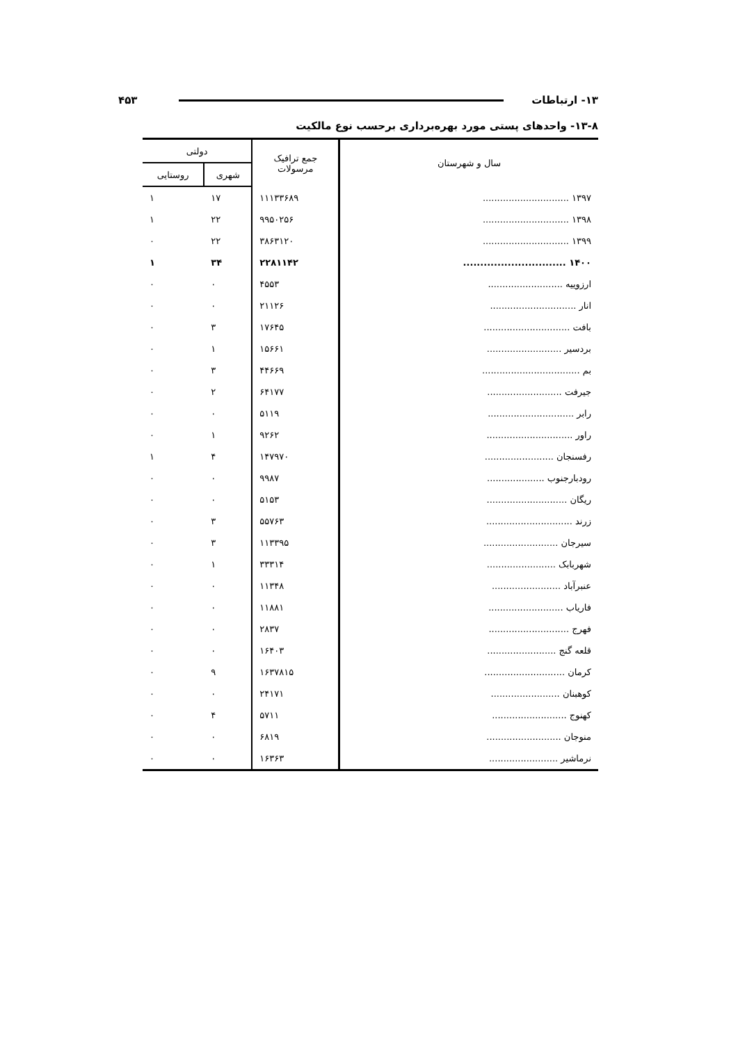۱۳- ارتباطات ۴۵۳
۱۳-۸- واحدهای پستی مورد بهره‌برداری برحسب نوع مالکیت
| سال و شهرستان | جمع ترافیک مرسولات | دولتی | |
| --- | --- | --- | --- |
| | | شهری | روستایی |
| ۱۳۹۷ .............................. | ۱۱۱۳۳۶۸۹ | ۱۷ | ۱ |
| ۱۳۹۸ .............................. | ۹۹۵۰۲۵۶ | ۲۲ | ۱ |
| ۱۳۹۹ .............................. | ۳۸۶۳۱۲۰ | ۲۲ | ۰ |
| ۱۴۰۰ .............................. | ۲۲۸۱۱۴۲ | ۳۴ | ۱ |
| ارزوییه .......................... | ۴۵۵۳ | ۰ | ۰ |
| انار .............................. | ۲۱۱۲۶ | ۰ | ۰ |
| بافت .............................. | ۱۷۶۴۵ | ۳ | ۰ |
| بردسیر .......................... | ۱۵۶۶۱ | ۱ | ۰ |
| بم .................................. | ۴۴۶۶۹ | ۳ | ۰ |
| جیرفت .......................... | ۶۴۱۷۷ | ۲ | ۰ |
| رابر .............................. | ۵۱۱۹ | ۰ | ۰ |
| راور .............................. | ۹۲۶۲ | ۱ | ۰ |
| رفسنجان ........................ | ۱۴۷۹۷۰ | ۴ | ۱ |
| رودبارجنوب .................... | ۹۹۸۷ | ۰ | ۰ |
| ریگان ............................ | ۵۱۵۳ | ۰ | ۰ |
| زرند .............................. | ۵۵۷۶۳ | ۳ | ۰ |
| سیرجان .......................... | ۱۱۳۳۹۵ | ۳ | ۰ |
| شهربابک ........................ | ۳۳۳۱۴ | ۱ | ۰ |
| عنبرآباد ........................ | ۱۱۳۴۸ | ۰ | ۰ |
| فاریاب .......................... | ۱۱۸۸۱ | ۰ | ۰ |
| فهرج ............................ | ۲۸۳۷ | ۰ | ۰ |
| قلعه گنج ........................ | ۱۶۴۰۳ | ۰ | ۰ |
| کرمان ............................ | ۱۶۳۷۸۱۵ | ۹ | ۰ |
| کوهبنان ........................ | ۲۴۱۷۱ | ۰ | ۰ |
| کهنوج .......................... | ۵۷۱۱ | ۴ | ۰ |
| منوجان .......................... | ۶۸۱۹ | ۰ | ۰ |
| نرماشیر ........................ | ۱۶۳۶۳ | ۰ | ۰ |